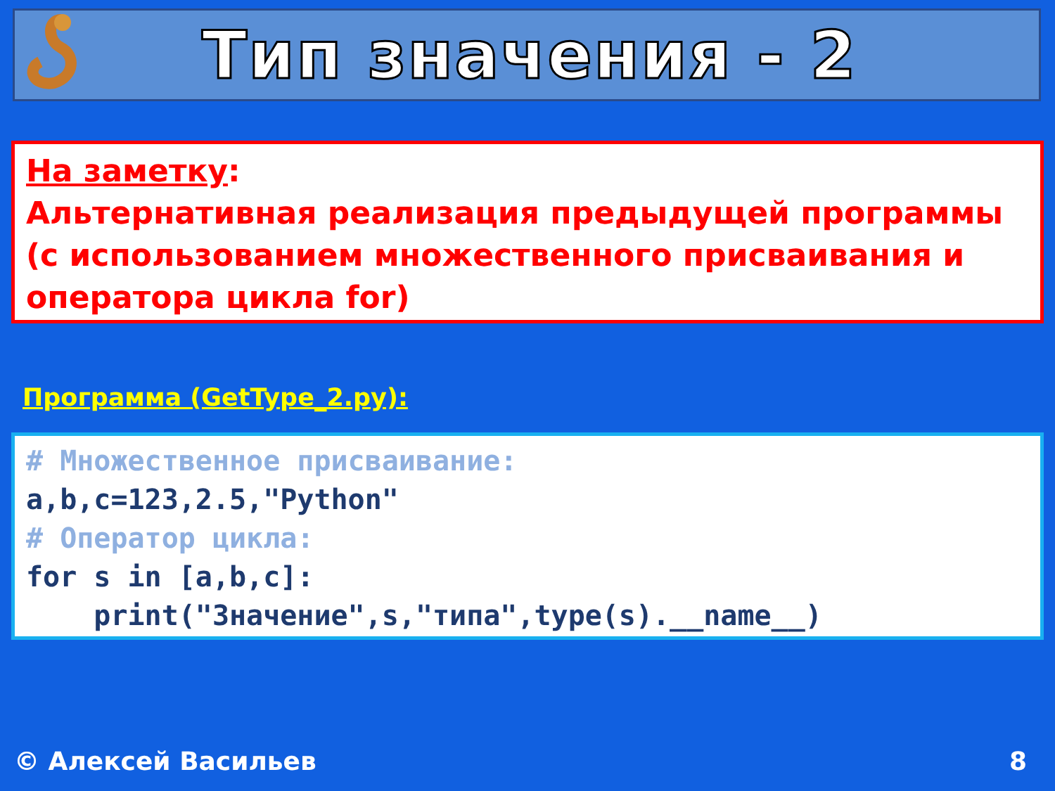Тип значения - 2
На заметку:
Альтернативная реализация предыдущей программы (с использованием множественного присваивания и оператора цикла for)
Программа (GetType_2.py):
# Множественное присваивание: a,b,c=123,2.5,"Python" # Оператор цикла: for s in [a,b,c]: print("Значение",s,"типа",type(s).__name__)
© Алексей Васильев 8